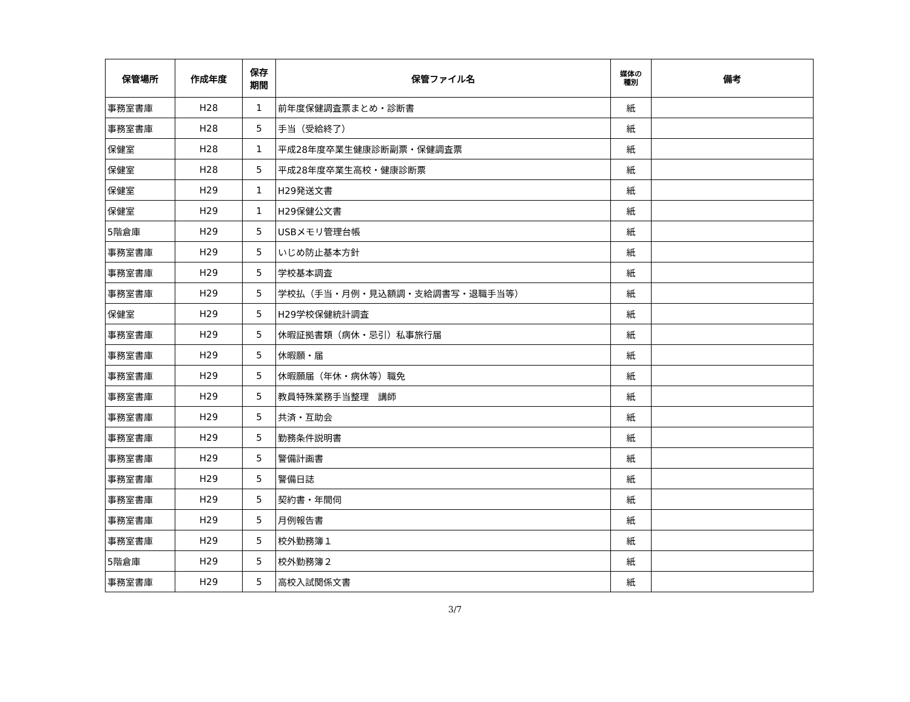| 保管場所 | 作成年度 | 保存 期間 | 保管ファイル名 | 媒体の 種別 | 備考 |
| --- | --- | --- | --- | --- | --- |
| 事務室書庫 | H28 | 1 | 前年度保健調査票まとめ・診断書 | 紙 | |
| 事務室書庫 | H28 | 5 | 手当（受給終了） | 紙 | |
| 保健室 | H28 | 1 | 平成28年度卒業生健康診断副票・保健調査票 | 紙 | |
| 保健室 | H28 | 5 | 平成28年度卒業生高校・健康診断票 | 紙 | |
| 保健室 | H29 | 1 | H29発送文書 | 紙 | |
| 保健室 | H29 | 1 | H29保健公文書 | 紙 | |
| 5階倉庫 | H29 | 5 | USBメモリ管理台帳 | 紙 | |
| 事務室書庫 | H29 | 5 | いじめ防止基本方針 | 紙 | |
| 事務室書庫 | H29 | 5 | 学校基本調査 | 紙 | |
| 事務室書庫 | H29 | 5 | 学校払（手当・月例・見込額調・支給調書写・退職手当等） | 紙 | |
| 保健室 | H29 | 5 | H29学校保健統計調査 | 紙 | |
| 事務室書庫 | H29 | 5 | 休暇証拠書類（病休・忌引）私事旅行届 | 紙 | |
| 事務室書庫 | H29 | 5 | 休暇願・届 | 紙 | |
| 事務室書庫 | H29 | 5 | 休暇願届（年休・病休等）職免 | 紙 | |
| 事務室書庫 | H29 | 5 | 教員特殊業務手当整理 講師 | 紙 | |
| 事務室書庫 | H29 | 5 | 共済・互助会 | 紙 | |
| 事務室書庫 | H29 | 5 | 勤務条件説明書 | 紙 | |
| 事務室書庫 | H29 | 5 | 警備計画書 | 紙 | |
| 事務室書庫 | H29 | 5 | 警備日誌 | 紙 | |
| 事務室書庫 | H29 | 5 | 契約書・年間伺 | 紙 | |
| 事務室書庫 | H29 | 5 | 月例報告書 | 紙 | |
| 事務室書庫 | H29 | 5 | 校外勤務簿１ | 紙 | |
| 5階倉庫 | H29 | 5 | 校外勤務簿２ | 紙 | |
| 事務室書庫 | H29 | 5 | 高校入試関係文書 | 紙 | |
3/7